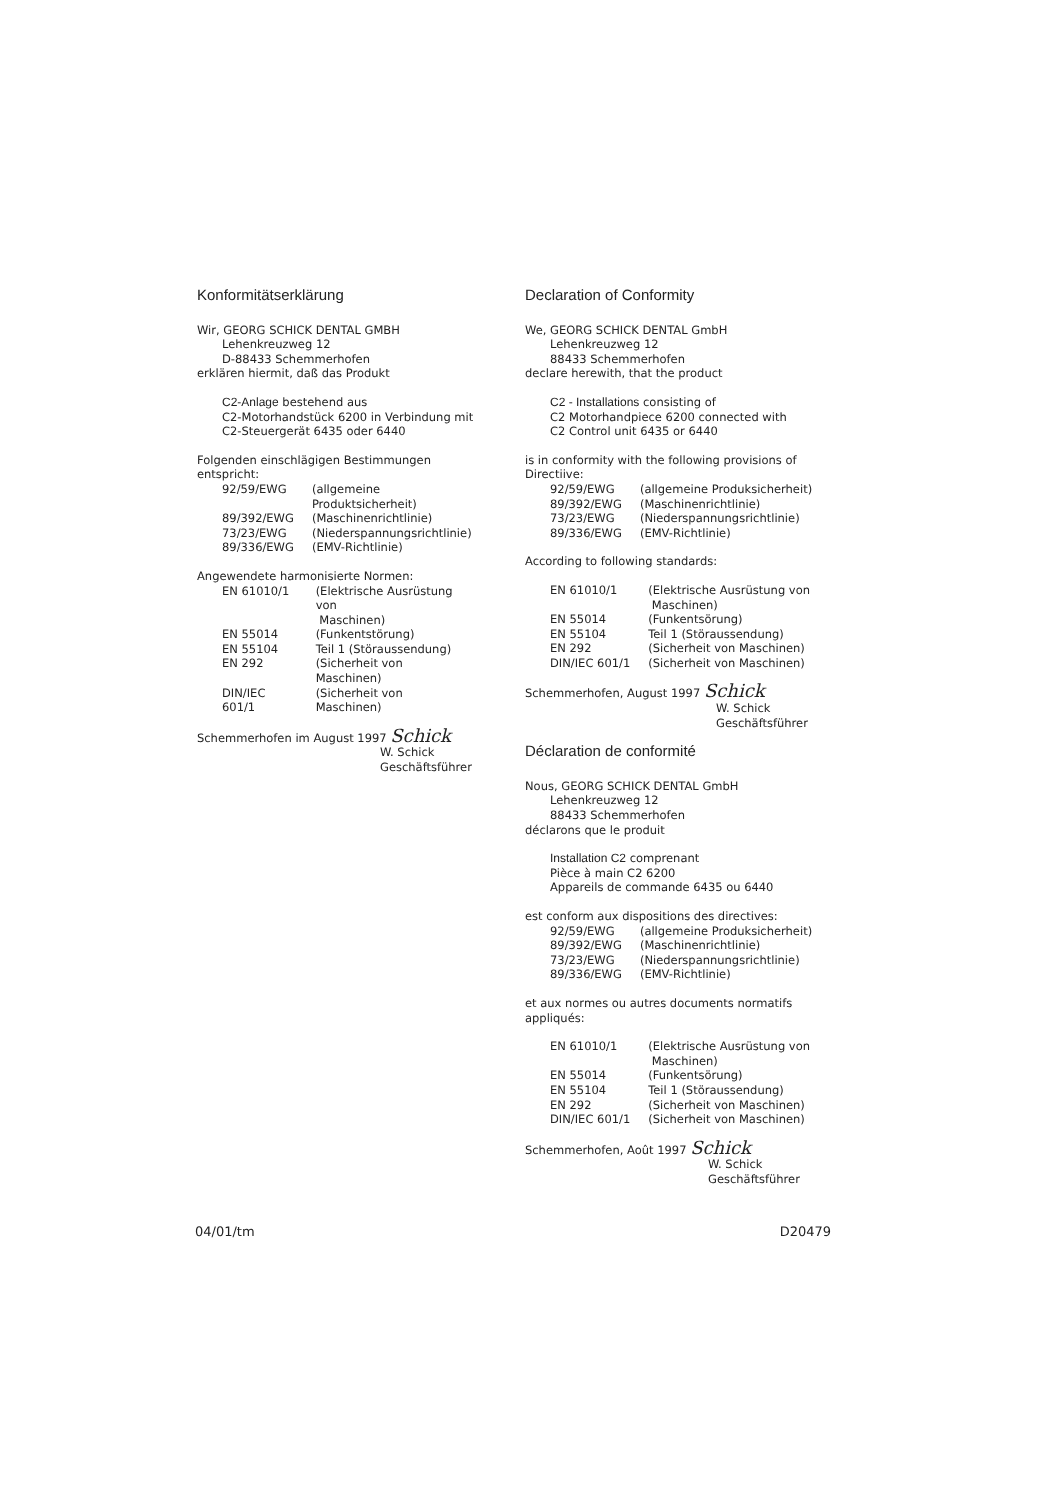Konformitätserklärung
Wir, GEORG SCHICK DENTAL GMBH
Lehenkreuzweg 12
D-88433 Schemmerhofen
erklären hiermit, daß das Produkt
C2-Anlage bestehend aus
C2-Motorhandstück 6200 in Verbindung mit
C2-Steuergerät 6435 oder 6440
Folgenden einschlägigen Bestimmungen entspricht:
| 92/59/EWG | (allgemeine Produktsicherheit) |
| 89/392/EWG | (Maschinenrichtlinie) |
| 73/23/EWG | (Niederspannungsrichtlinie) |
| 89/336/EWG | (EMV-Richtlinie) |
Angewendete harmonisierte Normen:
| EN 61010/1 | (Elektrische Ausrüstung von Maschinen) |
| EN 55014 | (Funkentstörung) |
| EN 55104 | Teil 1 (Störaussendung) |
| EN 292 | (Sicherheit von Maschinen) |
| DIN/IEC 601/1 | (Sicherheit von Maschinen) |
Schemmerhofen im August 1997 Schick
W. Schick
Geschäftsführer
Declaration of Conformity
We, GEORG SCHICK DENTAL GmbH
Lehenkreuzweg 12
88433 Schemmerhofen
declare herewith, that the product
C2 - Installations consisting of
C2 Motorhandpiece 6200 connected with
C2 Control unit 6435 or 6440
is in conformity with the following provisions of Directiive:
| 92/59/EWG | (allgemeine Produksicherheit) |
| 89/392/EWG | (Maschinenrichtlinie) |
| 73/23/EWG | (Niederspannungsrichtlinie) |
| 89/336/EWG | (EMV-Richtlinie) |
According to following standards:
| EN 61010/1 | (Elektrische Ausrüstung von Maschinen) |
| EN 55014 | (Funkentsörung) |
| EN 55104 | Teil 1 (Störaussendung) |
| EN 292 | (Sicherheit von Maschinen) |
| DIN/IEC 601/1 | (Sicherheit von Maschinen) |
Schemmerhofen, August 1997 Schick
W. Schick
Geschäftsführer
Déclaration de conformité
Nous, GEORG SCHICK DENTAL GmbH
Lehenkreuzweg 12
88433 Schemmerhofen
déclarons que le produit
Installation C2 comprenant
Pièce à main C2 6200
Appareils de commande 6435 ou 6440
est conform aux dispositions des directives:
| 92/59/EWG | (allgemeine Produksicherheit) |
| 89/392/EWG | (Maschinenrichtlinie) |
| 73/23/EWG | (Niederspannungsrichtlinie) |
| 89/336/EWG | (EMV-Richtlinie) |
et aux normes ou autres documents normatifs appliqués:
| EN 61010/1 | (Elektrische Ausrüstung von Maschinen) |
| EN 55014 | (Funkentsörung) |
| EN 55104 | Teil 1 (Störaussendung) |
| EN 292 | (Sicherheit von Maschinen) |
| DIN/IEC 601/1 | (Sicherheit von Maschinen) |
Schemmerhofen, Août 1997 Schick
W. Schick
Geschäftsführer
04/01/tm D20479